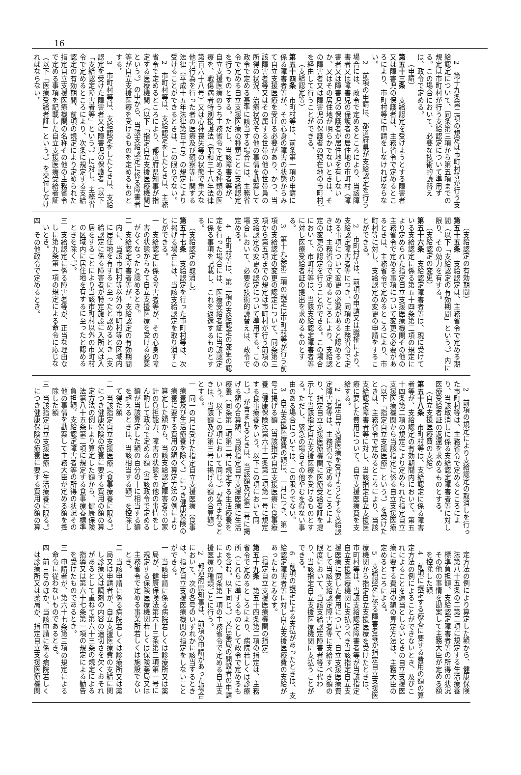16
2　第十九条第二項の規定は市町村等が行う支給認定について、同条第三項から第五項までの規定は市町村が行う支給認定について準用する。この場合において、必要な技術的読替えは、政令で定める。
（申請）
第五十三条　支給認定を受けようとする障害者又は障害児の保護者は、主務省令で定めるところにより、市町村等に申請をしなければならない。
2　前項の申請は、都道府県が支給認定を行う場合には、政令で定めるところにより、当該障害者又は障害児の保護者の居住地の市町村（障害者又は障害児の保護者が居住地を有しないか、又はその居住地が明らかでないときは、その障害者又は障害児の保護者の現在地の市町村）を経由して行うことができる。
（支給認定等）
第五十四条　市町村等は、前条第一項の申請に係る障害者等が、その心身の障害の状態からみて自立支援医療を受ける必要があり、かつ、当該障害者等又はその属する世帯の他の世帯員の所得の状況、治療状況その他の事情を勘案して政令で定める基準に該当する場合には、主務省令で定める自立支援医療の種類ごとに支給認定を行うものとする。ただし、当該障害者等が、自立支援医療のうち主務省令で定める種類の医療を、戦傷病者特別援護法（昭和三十八年法律第百六十八号）又は心神喪失等の状態で重大な他害行為を行った者の医療及び観察等に関する法律（平成十五年法律第百十号）の規定により受けることができるときは、この限りでない。
2　市町村等は、支給認定をしたときは、主務省令で定めるところにより、都道府県知事が指定する医療機関（以下「指定自立支援医療機関」という。）の中から、当該支給認定に係る障害者等が自立支援医療を受けるものを定めるものとする。
3　市町村等は、支給認定をしたときは、支給認定を受けた障害者又は障害児の保護者（以下「支給認定障害者等」という。）に対し、主務省令で定めるところにより、次条に規定する支給認定の有効期間、前項の規定により定められた指定自立支援医療機関の名称その他の主務省令で定める事項を記載した自立支援医療受給者証（以下「医療受給者証」という。）を交付しなければならない。
（支給認定の有効期間）
第五十五条　支給認定は、主務省令で定める期間（以下「支給認定の有効期間」という。）内に限り、その効力を有する。
（支給認定の変更）
第五十六条　支給認定障害者等は、現に受けている支給認定に係る第五十四条第二項の規定により定められた指定自立支援医療機関その他の主務省令で定める事項について変更の必要があるときは、主務省令で定めるところにより、市町村等に対し、支給認定の変更の申請をすることができる。
2　市町村等は、前項の申請又は職権により、支給認定障害者等につき、同項の主務省令で定める事項について変更の必要があると認めるときは、主務省令で定めるところにより、支給認定の変更の認定を行うことができる。この場合において、市町村等は、当該支給認定障害者等に対し医療受給者証の提出を求めるものとする。
3　第十九条第二項の規定は市町村等が行う前項の支給認定の変更の認定について、同条第三項から第五項までの規定は市町村が行う前項の支給認定の変更の認定について準用する。この場合において、必要な技術的読替えは、政令で定める。
4　市町村等は、第二項の支給認定の変更の認定を行った場合には、医療受給者証に当該認定に係る事項を記載し、これを返還するものとする。
（支給認定の取消し）
第五十七条　支給認定を行った市町村等は、次に掲げる場合には、当該支給認定を取り消すことができる。
一　支給認定に係る障害者等が、その心身の障害の状態からみて自立支援医療を受ける必要がなくなったと認めるとき。
二　支給認定障害者等が、支給認定の有効期間内に、当該市町村等以外の市町村等の区域内に居住地を有するに至ったと認めるとき（支給認定に係る障害者が特定施設に入所又は入居をすることにより当該市町村以外の市町村の区域内に居住地を有するに至ったと認めるときを除く。）。
三　支給認定に係る障害者等が、正当な理由なしに第九条第一項の規定による命令に応じないとき。
四　その他政令で定めるとき。
2　前項の規定により支給認定の取消しを行った市町村等は、主務省令で定めるところにより、当該取消しに係る支給認定障害者等に対し医療受給者証の返還を求めるものとする。
（自立支援医療費の支給）
第五十八条　市町村等は、支給認定に係る障害者等が、支給認定の有効期間内において、第五十四条第二項の規定により定められた指定自立支援医療機関から当該指定に係る自立支援医療（以下「指定自立支援医療」という。）を受けたときは、主務省令で定めるところにより、当該支給認定障害者等に対し、当該指定自立支援医療に要した費用について、自立支援医療費を支給する。
2　指定自立支援医療を受けようとする支給認定障害者等は、主務省令で定めるところにより、指定自立支援医療機関に医療受給者証を提示して当該指定自立支援医療を受けるものとする。ただし、緊急の場合その他やむを得ない事由のある場合については、この限りでない。
3　自立支援医療費の額は、一月につき、第一号に掲げる額（当該指定自立支援医療に食事療養（健康保険法第六十三条第二項第一号に規定する食事療養をいう。以下この項において同じ。）が含まれるときは、当該額及び第二号に掲げる額の合算額、当該指定自立支援医療に生活療養（同条第二項第二号に規定する生活療養をいう。以下この項において同じ。）が含まれるときは、当該額及び第三号に掲げる額の合算額）とする。
一　同一の月に受けた指定自立支援医療（食事療養及び生活療養を除く。）につき健康保険の療養に要する費用の額の算定方法の例により算定した額から、当該支給認定障害者等の家計の負担能力、障害の状態その他の事情をしん酌して政令で定める額（当該政令で定める額が当該算定した額の百分の十に相当する額を超えるときは、当該相当する額）を控除して得た額
二　当該指定自立支援医療（食事療養に限る。）につき健康保険の療養に要する費用の額の算定方法の例により算定した額から、健康保険法第八十五条第二項に規定する食事療養標準負担額、支給認定障害者等の所得の状況その他の事情を勘案して主務大臣が定める額を控除した額
三　当該指定自立支援医療（生活療養に限る。）につき健康保険の療養に要する費用の額の算
定方法の例により算定した額から、健康保険法第八十五条の二第二項に規定する生活療養標準負担額、支給認定障害者等の所得の状況その他の事情を勘案して主務大臣が定める額を控除した額
4　前項に規定する療養に要する費用の額の算定方法の例によることができないとき、及びこれによることを適当としないときの自立支援医療に要する費用の額の算定方法は、主務大臣の定めるところによる。
5　支給認定に係る障害者等が指定自立支援医療機関から指定自立支援医療を受けたときは、市町村等は、当該支給認定障害者等が当該指定自立支援医療機関に支払うべき当該指定自立支援医療に要した費用について、自立支援医療費として当該支給認定障害者等に支給すべき額の限度において、当該支給認定障害者等に代わり、当該指定自立支援医療機関に支払うことができる。
6　前項の規定による支払があったときは、支給認定障害者等に対し自立支援医療費の支給があったものとみなす。
（指定自立支援医療機関の指定）
第五十九条　第五十四条第二項の指定は、主務省令で定めるところにより、病院若しくは診療所（これらに準ずるものとして政令で定めるものを含む。以下同じ。）又は薬局の開設者の申請により、同条第一項の主務省令で定める自立支援医療の種類ごとに行う。
2　都道府県知事は、前項の申請があった場合において、次の各号のいずれかに該当するときは、指定自立支援医療機関の指定をしないことができる。
一　当該申請に係る病院若しくは診療所又は薬局が、健康保険法第六十三条第三項第一号に規定する保険医療機関若しくは保険薬局又は主務省令で定める事業所若しくは施設でないとき。
二　当該申請に係る病院若しくは診療所又は薬局又は申請者が、自立支援医療費の支給に関し診療又は調剤の内容の適切さを欠くおそれがあるとして重ねて第六十三条の規定による指導又は第六十七条第一項の規定による勧告を受けたものであるとき。
三　申請者が、第六十七条第三項の規定による命令に従わないものであるとき。
四　前三号のほか、当該申請に係る病院若しくは診療所又は薬局が、指定自立支援医療機関